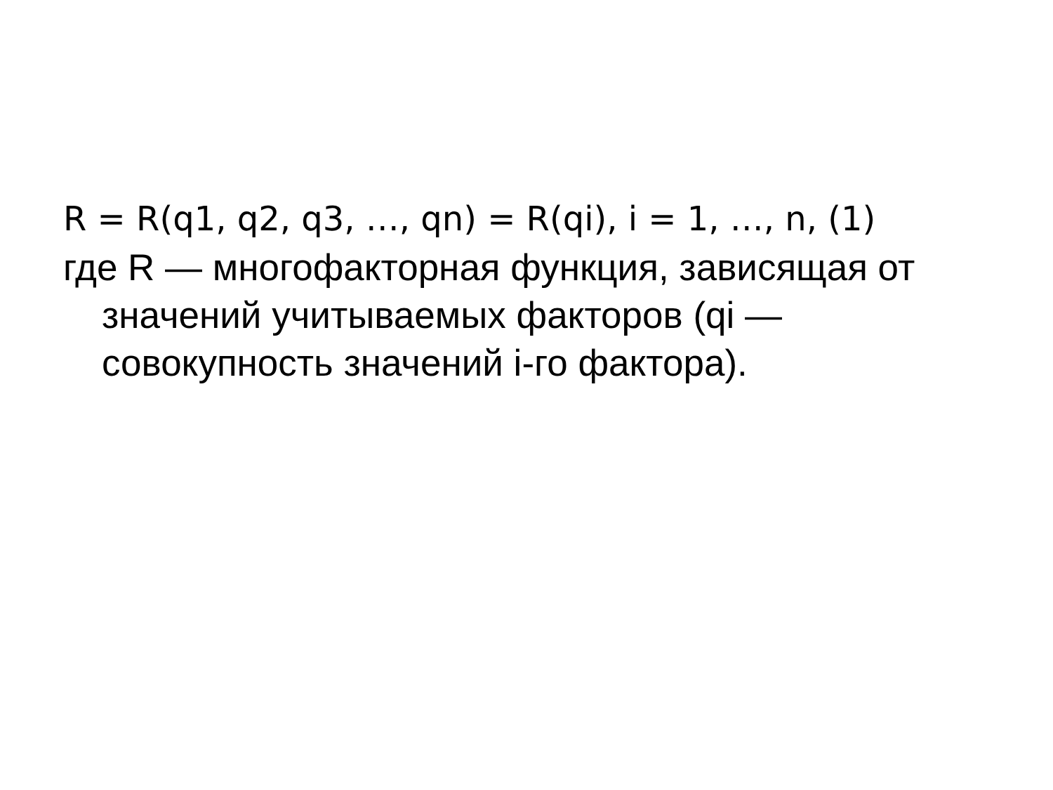R = R(q1, q2, q3, …, qn) = R(qi), i = 1, …, n, (1)
где R — многофакторная функция, зависящая от значений учитываемых факторов (qi — совокупность значений i-го фактора).